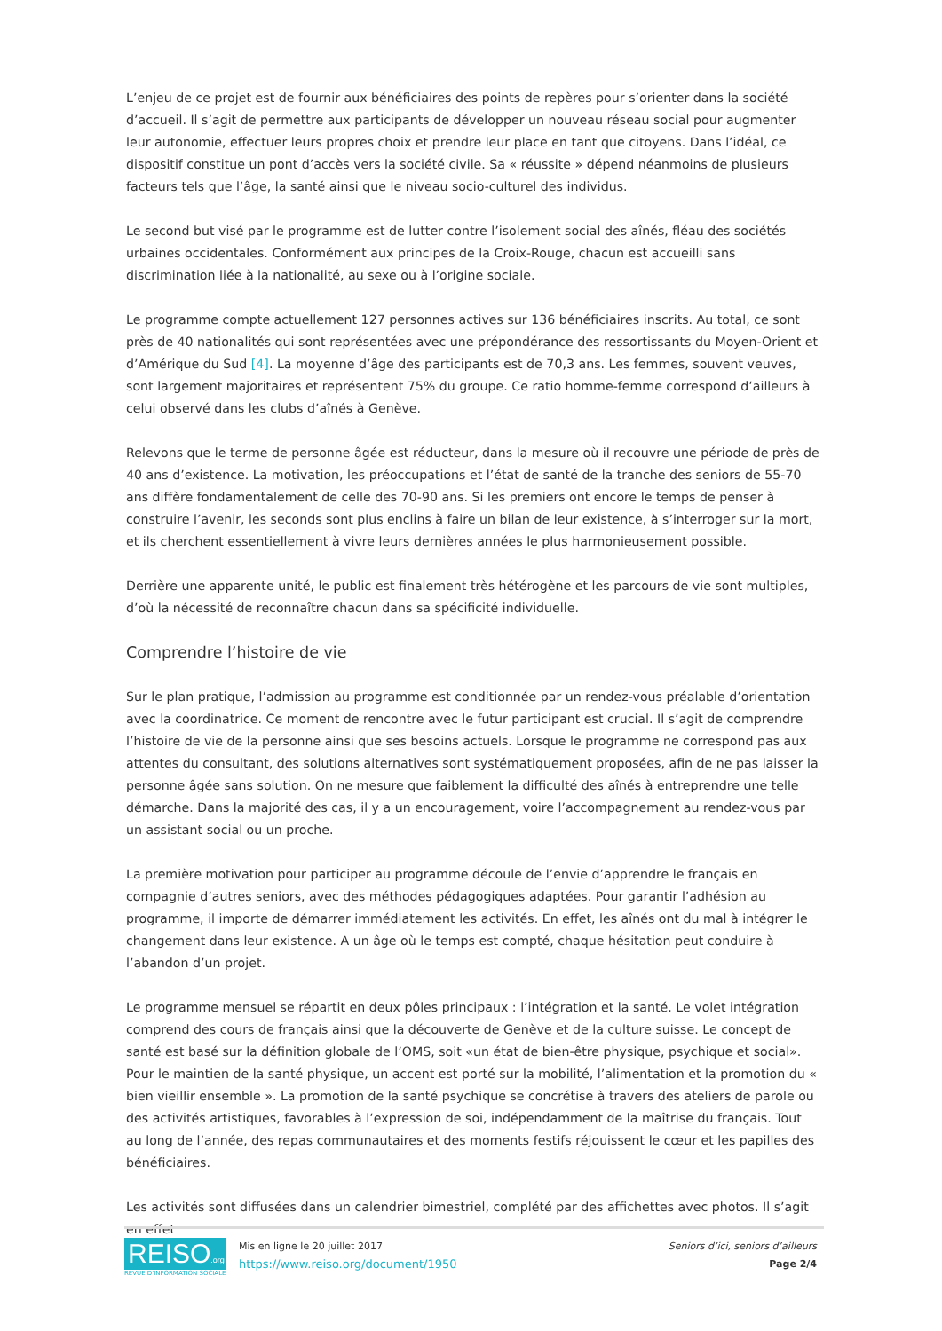L’enjeu de ce projet est de fournir aux bénéficiaires des points de repères pour s’orienter dans la société d’accueil. Il s’agit de permettre aux participants de développer un nouveau réseau social pour augmenter leur autonomie, effectuer leurs propres choix et prendre leur place en tant que citoyens. Dans l’idéal, ce dispositif constitue un pont d’accès vers la société civile. Sa « réussite » dépend néanmoins de plusieurs facteurs tels que l’âge, la santé ainsi que le niveau socio-culturel des individus.
Le second but visé par le programme est de lutter contre l’isolement social des aînés, fléau des sociétés urbaines occidentales. Conformément aux principes de la Croix-Rouge, chacun est accueilli sans discrimination liée à la nationalité, au sexe ou à l’origine sociale.
Le programme compte actuellement 127 personnes actives sur 136 bénéficiaires inscrits. Au total, ce sont près de 40 nationalités qui sont représentées avec une prépondérance des ressortissants du Moyen-Orient et d’Amérique du Sud [4]. La moyenne d’âge des participants est de 70,3 ans. Les femmes, souvent veuves, sont largement majoritaires et représentent 75% du groupe. Ce ratio homme-femme correspond d’ailleurs à celui observé dans les clubs d’aînés à Genève.
Relevons que le terme de personne âgée est réducteur, dans la mesure où il recouvre une période de près de 40 ans d’existence. La motivation, les préoccupations et l’état de santé de la tranche des seniors de 55-70 ans diffère fondamentalement de celle des 70-90 ans. Si les premiers ont encore le temps de penser à construire l’avenir, les seconds sont plus enclins à faire un bilan de leur existence, à s’interroger sur la mort, et ils cherchent essentiellement à vivre leurs dernières années le plus harmonieusement possible.
Derrière une apparente unité, le public est finalement très hétérogène et les parcours de vie sont multiples, d’où la nécessité de reconnaître chacun dans sa spécificité individuelle.
Comprendre l’histoire de vie
Sur le plan pratique, l’admission au programme est conditionnée par un rendez-vous préalable d’orientation avec la coordinatrice. Ce moment de rencontre avec le futur participant est crucial. Il s’agit de comprendre l’histoire de vie de la personne ainsi que ses besoins actuels. Lorsque le programme ne correspond pas aux attentes du consultant, des solutions alternatives sont systématiquement proposées, afin de ne pas laisser la personne âgée sans solution. On ne mesure que faiblement la difficulté des aînés à entreprendre une telle démarche. Dans la majorité des cas, il y a un encouragement, voire l’accompagnement au rendez-vous par un assistant social ou un proche.
La première motivation pour participer au programme découle de l’envie d’apprendre le français en compagnie d’autres seniors, avec des méthodes pédagogiques adaptées. Pour garantir l’adhésion au programme, il importe de démarrer immédiatement les activités. En effet, les aînés ont du mal à intégrer le changement dans leur existence. A un âge où le temps est compté, chaque hésitation peut conduire à l’abandon d’un projet.
Le programme mensuel se répartit en deux pôles principaux : l’intégration et la santé. Le volet intégration comprend des cours de français ainsi que la découverte de Genève et de la culture suisse. Le concept de santé est basé sur la définition globale de l’OMS, soit «un état de bien-être physique, psychique et social». Pour le maintien de la santé physique, un accent est porté sur la mobilité, l’alimentation et la promotion du « bien vieillir ensemble ». La promotion de la santé psychique se concrétise à travers des ateliers de parole ou des activités artistiques, favorables à l’expression de soi, indépendamment de la maîtrise du français. Tout au long de l’année, des repas communautaires et des moments festifs réjouissent le cœur et les papilles des bénéficiaires.
Les activités sont diffusées dans un calendrier bimestriel, complété par des affichettes avec photos. Il s’agit en effet
REISO.org
REVUE D'INFORMATION SOCIALE
Mis en ligne le 20 juillet 2017
https://www.reiso.org/document/1950
Seniors d’ici, seniors d’ailleurs
Page 2/4